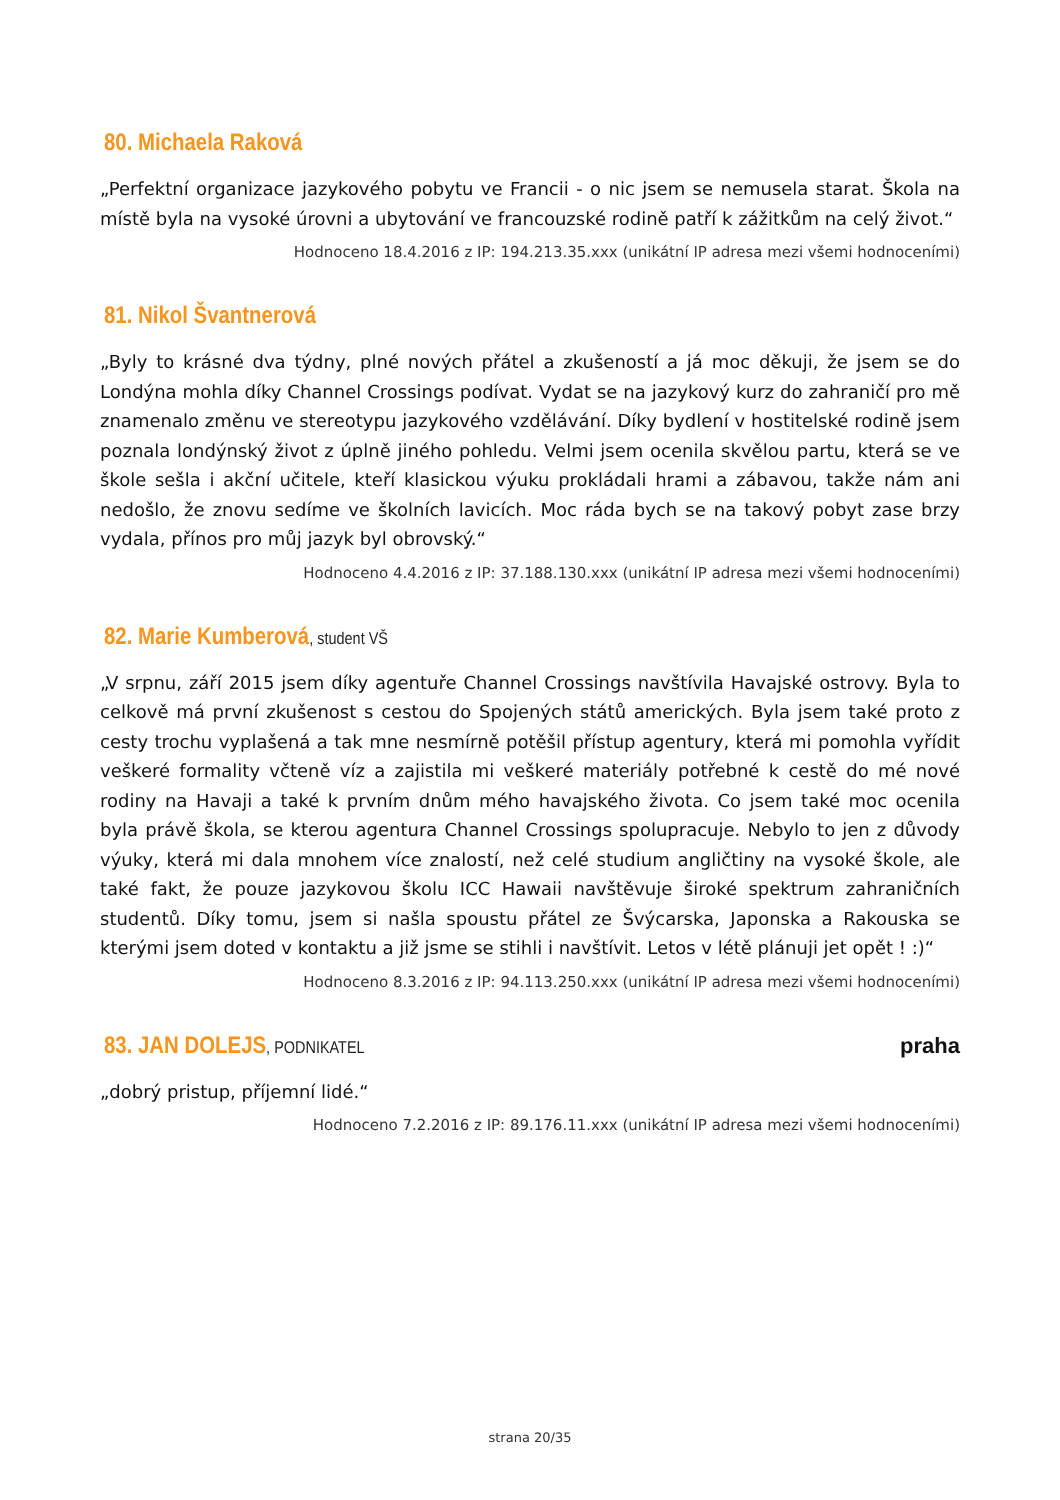80. Michaela Raková
„Perfektní organizace jazykového pobytu ve Francii - o nic jsem se nemusela starat. Škola na místě byla na vysoké úrovni a ubytování ve francouzské rodině patří k zážitkům na celý život.“
Hodnoceno 18.4.2016 z IP: 194.213.35.xxx (unikátní IP adresa mezi všemi hodnoceními)
81. Nikol Švantnerová
„Byly to krásné dva týdny, plné nových přátel a zkušeností a já moc děkuji, že jsem se do Londýna mohla díky Channel Crossings podívat. Vydat se na jazykový kurz do zahraničí pro mě znamenalo změnu ve stereotypu jazykového vzdělávání. Díky bydlení v hostitelské rodině jsem poznala londýnský život z úplně jiného pohledu. Velmi jsem ocenila skvělou partu, která se ve škole sešla i akční učitele, kteří klasickou výuku prokládali hrami a zábavou, takže nám ani nedošlo, že znovu sedíme ve školních lavicích. Moc ráda bych se na takový pobyt zase brzy vydala, přínos pro můj jazyk byl obrovský.“
Hodnoceno 4.4.2016 z IP: 37.188.130.xxx (unikátní IP adresa mezi všemi hodnoceními)
82. Marie Kumberová, student VŠ
„V srpnu, září 2015 jsem díky agentuře Channel Crossings navštívila Havajské ostrovy. Byla to celkově má první zkušenost s cestou do Spojených států amerických. Byla jsem také proto z cesty trochu vyplašená a tak mne nesmírně potěšil přístup agentury, která mi pomohla vyřídit veškeré formality včteně víz a zajistila mi veškeré materiály potřebné k cestě do mé nové rodiny na Havaji a také k prvním dnům mého havajského života. Co jsem také moc ocenila byla právě škola, se kterou agentura Channel Crossings spolupracuje. Nebylo to jen z důvody výuky, která mi dala mnohem více znalostí, než celé studium angličtiny na vysoké škole, ale také fakt, že pouze jazykovou školu ICC Hawaii navštěvuje široké spektrum zahraničních studentů. Díky tomu, jsem si našla spoustu přátel ze Švýcarska, Japonska a Rakouska se kterými jsem doted v kontaktu a již jsme se stihli i navštívit. Letos v létě plánuji jet opět ! :)“
Hodnoceno 8.3.2016 z IP: 94.113.250.xxx (unikátní IP adresa mezi všemi hodnoceními)
83. JAN DOLEJS, PODNIKATEL
praha
„dobrý pristup, příjemní lidé.“
Hodnoceno 7.2.2016 z IP: 89.176.11.xxx (unikátní IP adresa mezi všemi hodnoceními)
strana 20/35